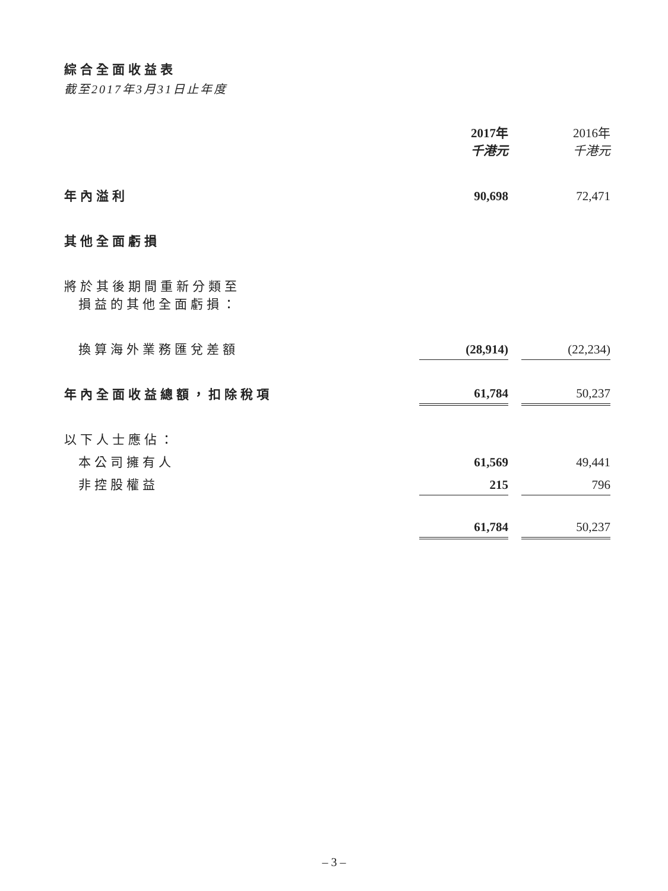綜合全面收益表
截至2017年3月31日止年度
| | 2017年 千港元 | | 2016年 千港元 |
| 年內溢利 | 90,698 | | 72,471 |
| 其他全面虧損 | | | |
| 將於其後期間重新分類至 損益的其他全面虧損： | | | |
| 換算海外業務匯兌差額 | (28,914) | | (22,234) |
| 年內全面收益總額，扣除稅項 | 61,784 | | 50,237 |
| 以下人士應佔： | | | |
| 本公司擁有人 | 61,569 | | 49,441 |
| 非控股權益 | 215 | | 796 |
| | 61,784 | | 50,237 |
– 3 –